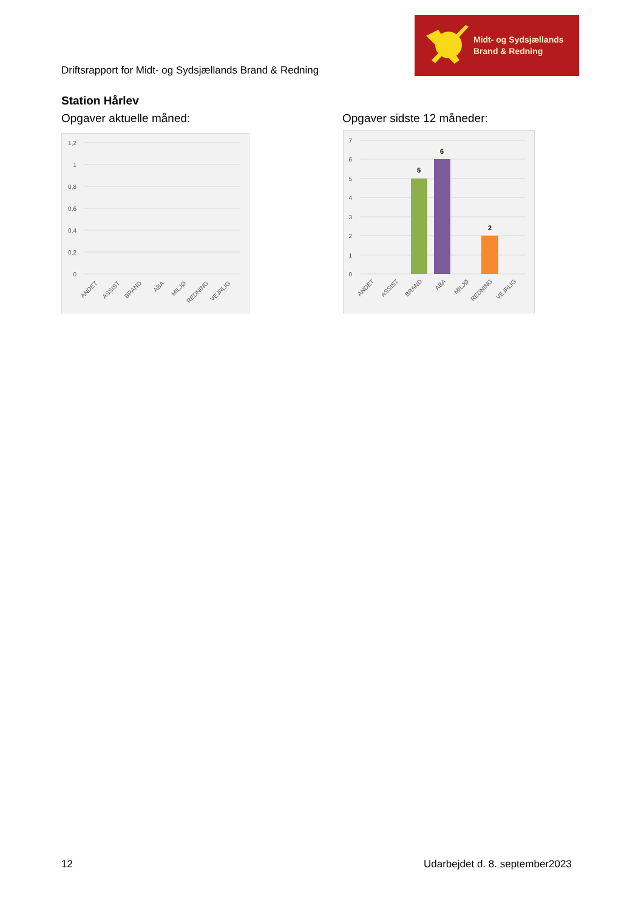Driftsrapport for Midt- og Sydsjællands Brand & Redning
Midt- og Sydsjællands
Brand & Redning
Station Hårlev
Opgaver aktuelle måned: Opgaver sidste 12 måneder:
1,2
1
0,8
0,6
0,4
0,2
0
ANDET
ASSIST
BRAND
ABA
MILJØ
REDNING
VEJRLIG
7
6
5
4
3
2
1
0
5
6
2
ANDET
ASSIST
BRAND
ABA
MILJØ
REDNING
VEJRLIG
12 Udarbejdet d. 8. september2023